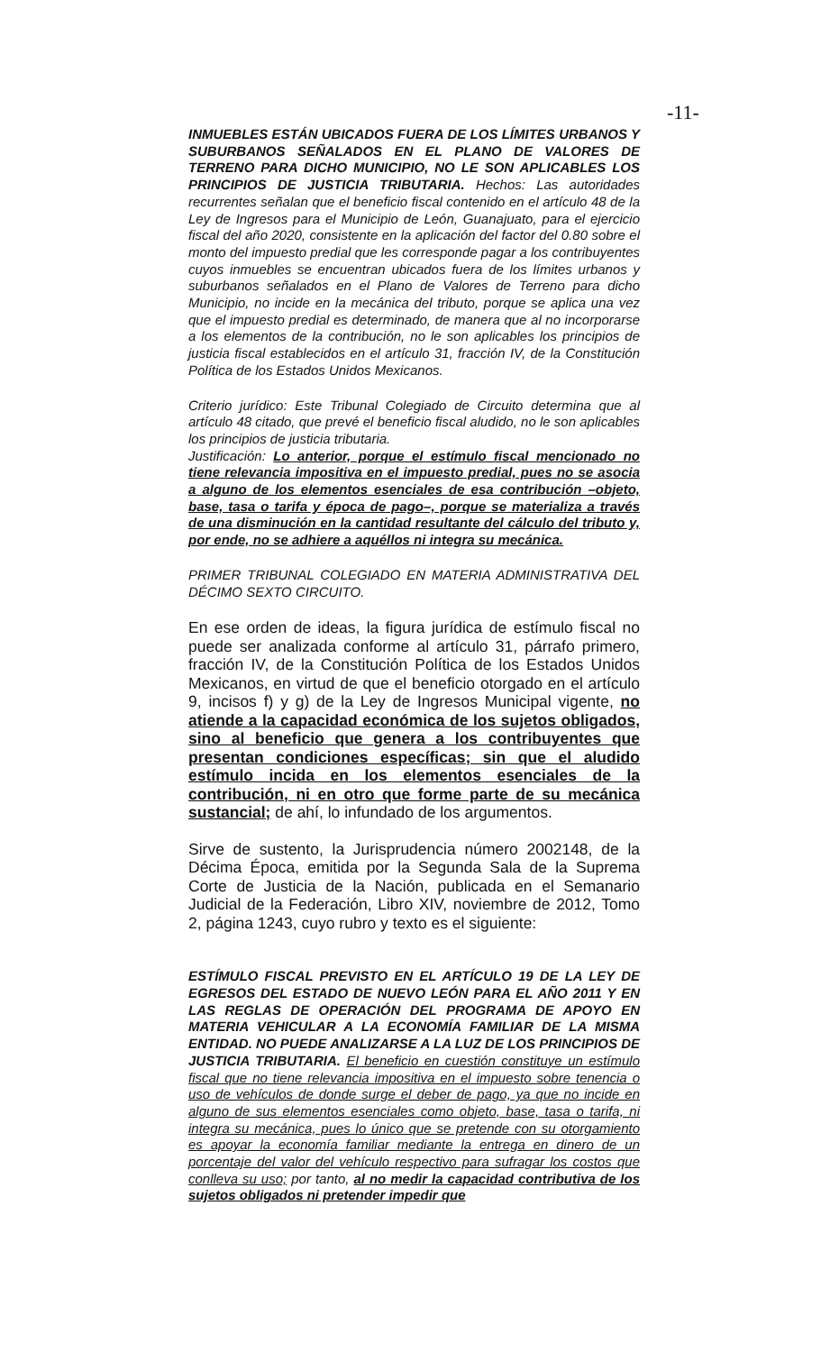-11-
INMUEBLES ESTÁN UBICADOS FUERA DE LOS LÍMITES URBANOS Y SUBURBANOS SEÑALADOS EN EL PLANO DE VALORES DE TERRENO PARA DICHO MUNICIPIO, NO LE SON APLICABLES LOS PRINCIPIOS DE JUSTICIA TRIBUTARIA. Hechos: Las autoridades recurrentes señalan que el beneficio fiscal contenido en el artículo 48 de la Ley de Ingresos para el Municipio de León, Guanajuato, para el ejercicio fiscal del año 2020, consistente en la aplicación del factor del 0.80 sobre el monto del impuesto predial que les corresponde pagar a los contribuyentes cuyos inmuebles se encuentran ubicados fuera de los límites urbanos y suburbanos señalados en el Plano de Valores de Terreno para dicho Municipio, no incide en la mecánica del tributo, porque se aplica una vez que el impuesto predial es determinado, de manera que al no incorporarse a los elementos de la contribución, no le son aplicables los principios de justicia fiscal establecidos en el artículo 31, fracción IV, de la Constitución Política de los Estados Unidos Mexicanos.
Criterio jurídico: Este Tribunal Colegiado de Circuito determina que al artículo 48 citado, que prevé el beneficio fiscal aludido, no le son aplicables los principios de justicia tributaria.
Justificación: Lo anterior, porque el estímulo fiscal mencionado no tiene relevancia impositiva en el impuesto predial, pues no se asocia a alguno de los elementos esenciales de esa contribución –objeto, base, tasa o tarifa y época de pago–, porque se materializa a través de una disminución en la cantidad resultante del cálculo del tributo y, por ende, no se adhiere a aquéllos ni integra su mecánica.
PRIMER TRIBUNAL COLEGIADO EN MATERIA ADMINISTRATIVA DEL DÉCIMO SEXTO CIRCUITO.
En ese orden de ideas, la figura jurídica de estímulo fiscal no puede ser analizada conforme al artículo 31, párrafo primero, fracción IV, de la Constitución Política de los Estados Unidos Mexicanos, en virtud de que el beneficio otorgado en el artículo 9, incisos f) y g) de la Ley de Ingresos Municipal vigente, no atiende a la capacidad económica de los sujetos obligados, sino al beneficio que genera a los contribuyentes que presentan condiciones específicas; sin que el aludido estímulo incida en los elementos esenciales de la contribución, ni en otro que forme parte de su mecánica sustancial; de ahí, lo infundado de los argumentos.
Sirve de sustento, la Jurisprudencia número 2002148, de la Décima Época, emitida por la Segunda Sala de la Suprema Corte de Justicia de la Nación, publicada en el Semanario Judicial de la Federación, Libro XIV, noviembre de 2012, Tomo 2, página 1243, cuyo rubro y texto es el siguiente:
ESTÍMULO FISCAL PREVISTO EN EL ARTÍCULO 19 DE LA LEY DE EGRESOS DEL ESTADO DE NUEVO LEÓN PARA EL AÑO 2011 Y EN LAS REGLAS DE OPERACIÓN DEL PROGRAMA DE APOYO EN MATERIA VEHICULAR A LA ECONOMÍA FAMILIAR DE LA MISMA ENTIDAD. NO PUEDE ANALIZARSE A LA LUZ DE LOS PRINCIPIOS DE JUSTICIA TRIBUTARIA. El beneficio en cuestión constituye un estímulo fiscal que no tiene relevancia impositiva en el impuesto sobre tenencia o uso de vehículos de donde surge el deber de pago, ya que no incide en alguno de sus elementos esenciales como objeto, base, tasa o tarifa, ni integra su mecánica, pues lo único que se pretende con su otorgamiento es apoyar la economía familiar mediante la entrega en dinero de un porcentaje del valor del vehículo respectivo para sufragar los costos que conlleva su uso; por tanto, al no medir la capacidad contributiva de los sujetos obligados ni pretender impedir que